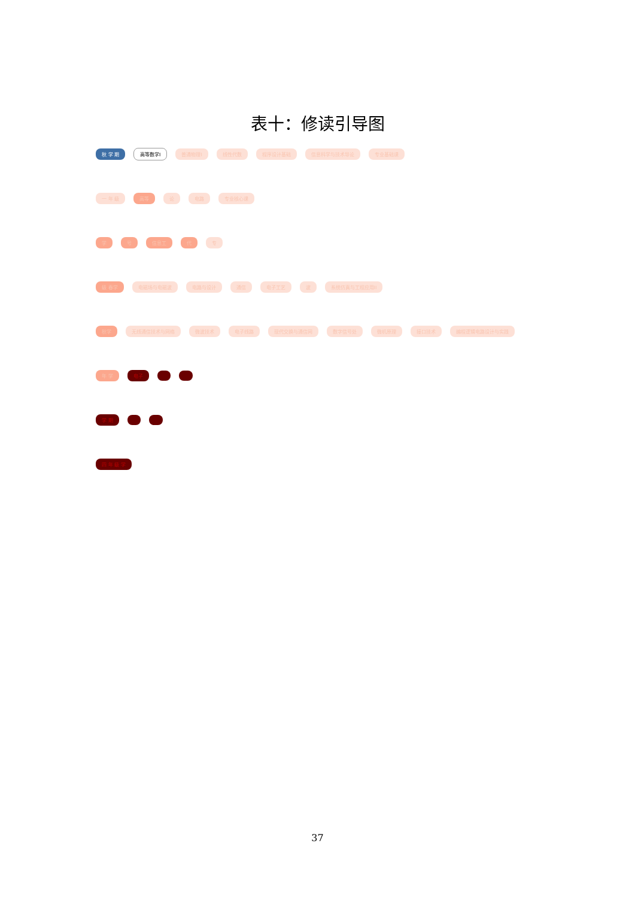表十：修读引导图
秋 学 期 高等数学I 普通物理I 线性代数 程序设计基础 信息科学与技术导论 专业基础课
一 年 级 高等 论 电路 专业核心课
学号 信息工 代 专
级 春学 电磁场与电磁波 电路与设计 通信 电子工艺 波 系统仿真与工程应用II
秋学 无线通信技术与网络 微波技术 电子线路 现代交换与通信网 数字信号处 微机原理 接口技术 编程逻辑电路设计与实践
年 学 电子
学 期
四 年 级 学
37